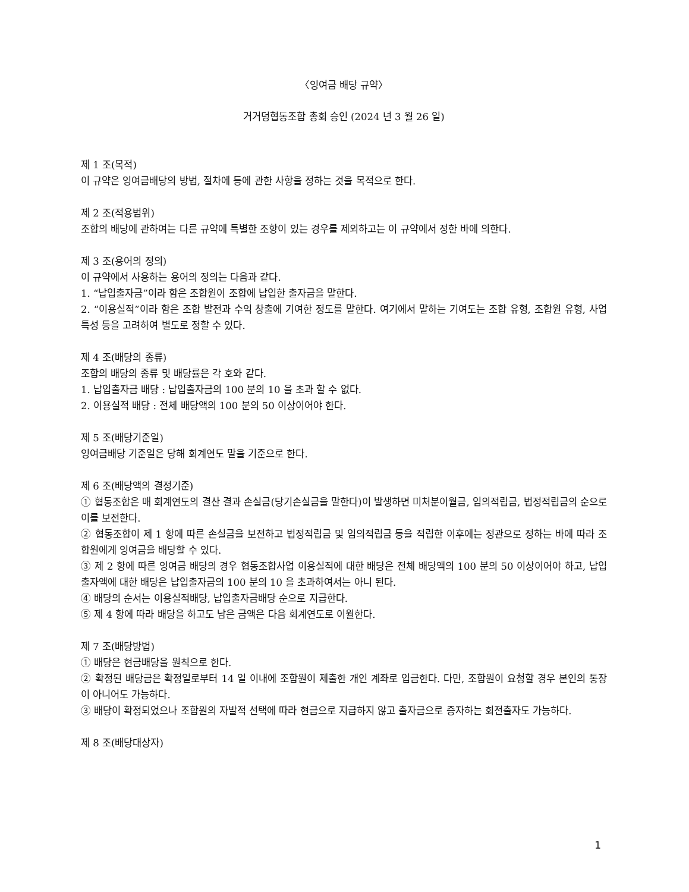〈잉여금 배당 규약〉
거거덩협동조합 총회 승인 (2024 년 3 월 26 일)
제 1 조(목적)
이 규약은 잉여금배당의 방법, 절차에 등에 관한 사항을 정하는 것을 목적으로 한다.
제 2 조(적용범위)
조합의 배당에 관하여는 다른 규약에 특별한 조항이 있는 경우를 제외하고는 이 규약에서 정한 바에 의한다.
제 3 조(용어의 정의)
이 규약에서 사용하는 용어의 정의는 다음과 같다.
1. “납입출자금”이라 함은 조합원이 조합에 납입한 출자금을 말한다.
2. “이용실적”이라 함은 조합 발전과 수익 창출에 기여한 정도를 말한다. 여기에서 말하는 기여도는 조합 유형, 조합원 유형, 사업 특성 등을 고려하여 별도로 정할 수 있다.
제 4 조(배당의 종류)
조합의 배당의 종류 및 배당률은 각 호와 같다.
1. 납입출자금 배당 : 납입출자금의 100 분의 10 을 초과 할 수 없다.
2. 이용실적 배당 : 전체 배당액의 100 분의 50 이상이어야 한다.
제 5 조(배당기준일)
잉여금배당 기준일은 당해 회계연도 말을 기준으로 한다.
제 6 조(배당액의 결정기준)
① 협동조합은 매 회계연도의 결산 결과 손실금(당기손실금을 말한다)이 발생하면 미처분이월금, 임의적립금, 법정적립금의 순으로 이를 보전한다.
② 협동조합이 제 1 항에 따른 손실금을 보전하고 법정적립금 및 임의적립금 등을 적립한 이후에는 정관으로 정하는 바에 따라 조합원에게 잉여금을 배당할 수 있다.
③ 제 2 항에 따른 잉여금 배당의 경우 협동조합사업 이용실적에 대한 배당은 전체 배당액의 100 분의 50 이상이어야 하고, 납입출자액에 대한 배당은 납입출자금의 100 분의 10 을 초과하여서는 아니 된다.
④ 배당의 순서는 이용실적배당, 납입출자금배당 순으로 지급한다.
⑤ 제 4 항에 따라 배당을 하고도 남은 금액은 다음 회계연도로 이월한다.
제 7 조(배당방법)
① 배당은 현금배당을 원칙으로 한다.
② 확정된 배당금은 확정일로부터 14 일 이내에 조합원이 제출한 개인 계좌로 입금한다. 다만, 조합원이 요청할 경우 본인의 통장이 아니어도 가능하다.
③ 배당이 확정되었으나 조합원의 자발적 선택에 따라 현금으로 지급하지 않고 출자금으로 증자하는 회전출자도 가능하다.
제 8 조(배당대상자)
1